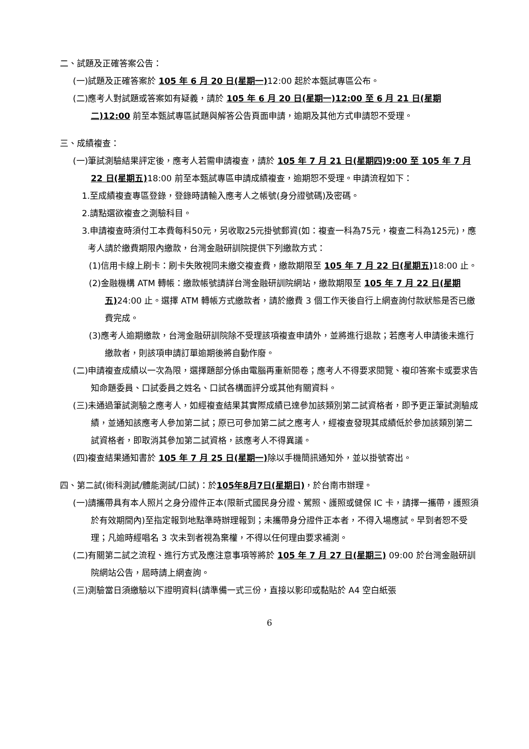二、試題及正確答案公告：
(一)試題及正確答案於 105 年 6 月 20 日(星期一) 12:00 起於本甄試專區公布。
(二)應考人對試題或答案如有疑義，請於 105 年 6 月 20 日(星期一)12:00 至 6 月 21 日(星期二)12:00 前至本甄試專區試題與解答公告頁面申請，逾期及其他方式申請恕不受理。
三、成績複查：
(一)筆試測驗結果評定後，應考人若需申請複查，請於 105 年 7 月 21 日(星期四)9:00 至 105 年 7 月 22 日(星期五) 18:00 前至本甄試專區申請成績複查，逾期恕不受理。申請流程如下：
1.至成績複查專區登錄，登錄時請輸入應考人之帳號(身分證號碼)及密碼。
2.請點選欲複查之測驗科目。
3.申請複查時須付工本費每科50元，另收取25元掛號郵資(如：複查一科為75元，複查二科為125元)，應考人請於繳費期限內繳款，台灣金融研訓院提供下列繳款方式：
(1)信用卡線上刷卡：刷卡失敗視同未繳交複查費，繳款期限至 105 年 7 月 22 日(星期五) 18:00 止。
(2)金融機構 ATM 轉帳：繳款帳號請詳台灣金融研訓院網站，繳款期限至 105 年 7 月 22 日(星期五) 24:00 止。選擇 ATM 轉帳方式繳款者，請於繳費 3 個工作天後自行上網查詢付款狀態是否已繳費完成。
(3)應考人逾期繳款，台灣金融研訓院除不受理該項複查申請外，並將進行退款；若應考人申請後未進行繳款者，則該項申請訂單逾期後將自動作廢。
(二)申請複查成績以一次為限，選擇題部分係由電腦再重新閱卷；應考人不得要求閱覽、複印答案卡或要求告知命題委員、口試委員之姓名、口試各構面評分或其他有關資料。
(三)未通過筆試測驗之應考人，如經複查結果其實際成績已達參加該類別第二試資格者，即予更正筆試測驗成績，並通知該應考人參加第二試；原已可參加第二試之應考人，經複查發現其成績低於參加該類別第二試資格者，即取消其參加第二試資格，該應考人不得異議。
(四)複查結果通知書於 105 年 7 月 25 日(星期一) 除以手機簡訊通知外，並以掛號寄出。
四、第二試(術科測試/體能測試/口試)：於105年8月7日(星期日)，於台南市辦理。
(一)請攜帶具有本人照片之身分證件正本(限新式國民身分證、駕照、護照或健保 IC 卡，請擇一攜帶，護照須於有效期間內)至指定報到地點準時辦理報到；未攜帶身分證件正本者，不得入場應試。早到者恕不受理；凡逾時經唱名 3 次未到者視為棄權，不得以任何理由要求補測。
(二)有關第二試之流程、進行方式及應注意事項等將於 105 年 7 月 27 日(星期三) 09:00 於台灣金融研訓院網站公告，屆時請上網查詢。
(三)測驗當日須繳驗以下證明資料(請準備一式三份，直接以影印或黏貼於 A4 空白紙張
6